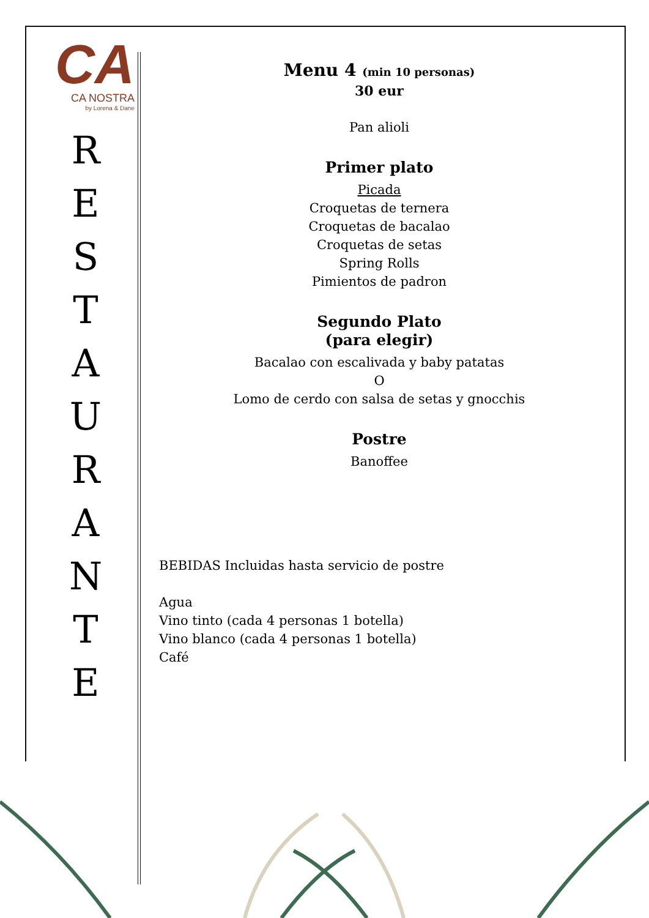CA
CA NOSTRA
by Lorena & Dane
R
E
S
T
A
U
R
A
N
T
E
Menu 4 (min 10 personas)
30 eur
Pan alioli
Primer plato
Picada
Croquetas de ternera
Croquetas de bacalao
Croquetas de setas
Spring Rolls
Pimientos de padron
Segundo Plato
(para elegir)
Bacalao con escalivada y baby patatas
O
Lomo de cerdo con salsa de setas y gnocchis
Postre
Banoffee
BEBIDAS Incluidas hasta servicio de postre
Agua
Vino tinto (cada 4 personas 1 botella)
Vino blanco (cada 4 personas 1 botella)
Café